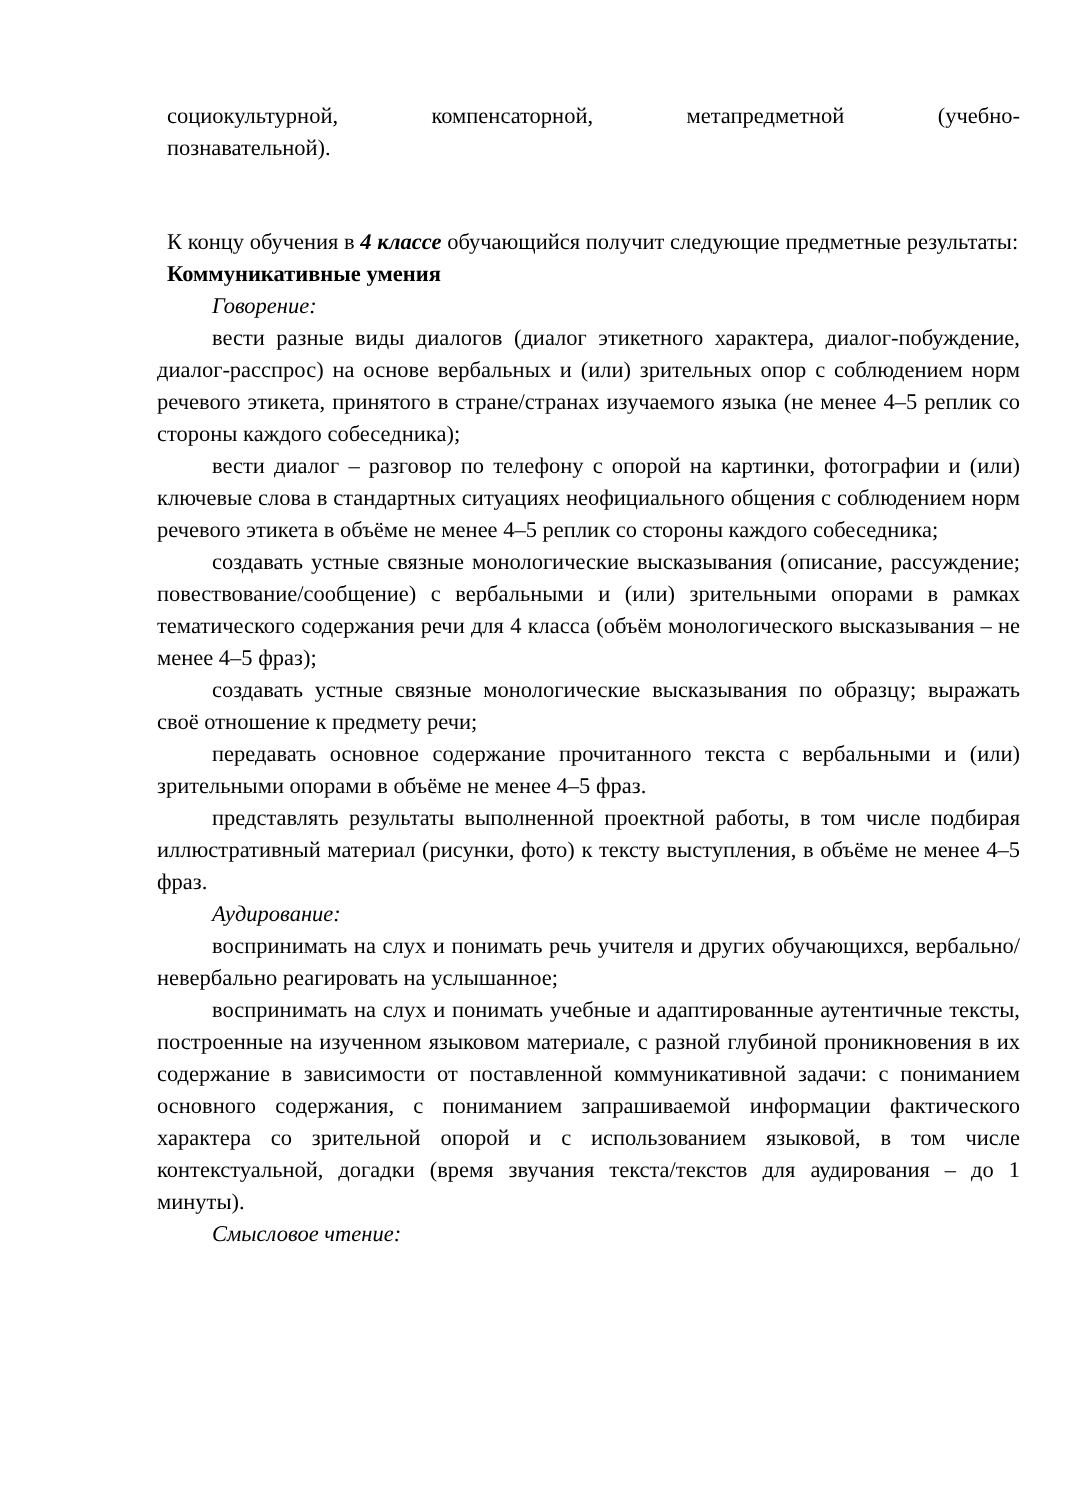социокультурной, компенсаторной, метапредметной (учебно-
познавательной).
К концу обучения в 4 классе обучающийся получит следующие предметные результаты:
Коммуникативные умения
Говорение:
вести разные виды диалогов (диалог этикетного характера, диалог-побуждение, диалог-расспрос) на основе вербальных и (или) зрительных опор с соблюдением норм речевого этикета, принятого в стране/странах изучаемого языка (не менее 4–5 реплик со стороны каждого собеседника);
вести диалог – разговор по телефону с опорой на картинки, фотографии и (или) ключевые слова в стандартных ситуациях неофициального общения с соблюдением норм речевого этикета в объёме не менее 4–5 реплик со стороны каждого собеседника;
создавать устные связные монологические высказывания (описание, рассуждение; повествование/сообщение) с вербальными и (или) зрительными опорами в рамках тематического содержания речи для 4 класса (объём монологического высказывания – не менее 4–5 фраз);
создавать устные связные монологические высказывания по образцу; выражать своё отношение к предмету речи;
передавать основное содержание прочитанного текста с вербальными и (или) зрительными опорами в объёме не менее 4–5 фраз.
представлять результаты выполненной проектной работы, в том числе подбирая иллюстративный материал (рисунки, фото) к тексту выступления, в объёме не менее 4–5 фраз.
Аудирование:
воспринимать на слух и понимать речь учителя и других обучающихся, вербально/невербально реагировать на услышанное;
воспринимать на слух и понимать учебные и адаптированные аутентичные тексты, построенные на изученном языковом материале, с разной глубиной проникновения в их содержание в зависимости от поставленной коммуникативной задачи: с пониманием основного содержания, с пониманием запрашиваемой информации фактического характера со зрительной опорой и с использованием языковой, в том числе контекстуальной, догадки (время звучания текста/текстов для аудирования – до 1 минуты).
Смысловое чтение: